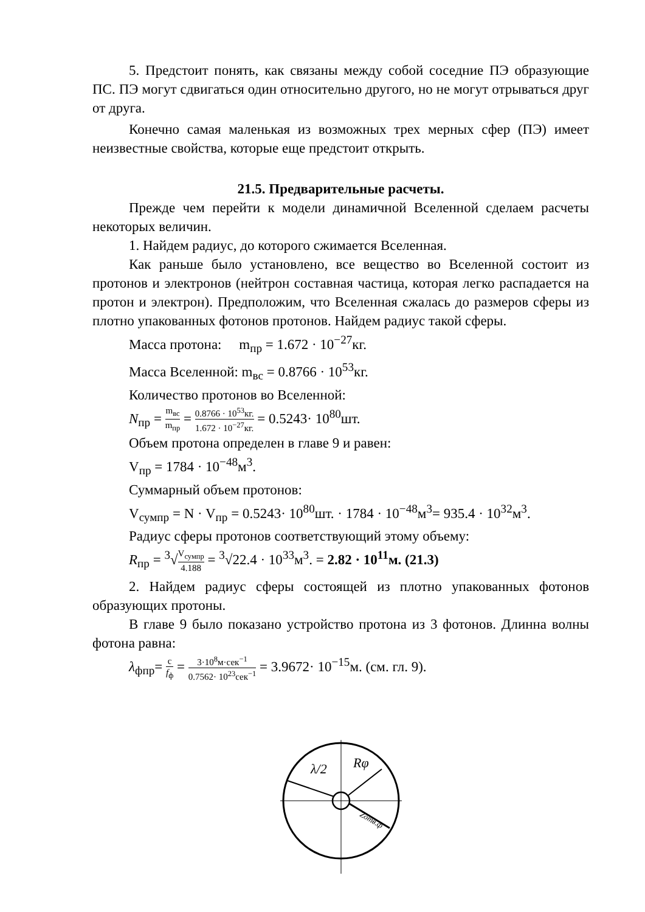5. Предстоит понять, как связаны между собой соседние ПЭ образующие ПС. ПЭ могут сдвигаться один относительно другого, но не могут отрываться друг от друга.
Конечно самая маленькая из возможных трех мерных сфер (ПЭ) имеет неизвестные свойства, которые еще предстоит открыть.
21.5. Предварительные расчеты.
Прежде чем перейти к модели динамичной Вселенной сделаем расчеты некоторых величин.
1. Найдем радиус, до которого сжимается Вселенная.
Как раньше было установлено, все вещество во Вселенной состоит из протонов и электронов (нейтрон составная частица, которая легко распадается на протон и электрон). Предположим, что Вселенная сжалась до размеров сферы из плотно упакованных фотонов протонов. Найдем радиус такой сферы.
Масса протона: m<sub>пр</sub> = 1.672 · 10<sup>−27</sup>кг.
Масса Вселенной: m<sub>вс</sub> = 0.8766 · 10<sup>53</sup>кг.
Количество протонов во Вселенной:
N<sub>пр</sub> = m<sub>вс</sub> m<sub>пр</sub> = 0.8766 · 10<sup>53</sup>кг. 1.672 · 10<sup>−27</sup>кг. = 0.5243· 10<sup>80</sup>шт.
Объем протона определен в главе 9 и равен:
V<sub>пр</sub> = 1784 · 10<sup>−48</sup>м<sup>3</sup>.
Суммарный объем протонов:
V<sub>сумпр</sub> = N · V<sub>пр</sub> = 0.5243· 10<sup>80</sup>шт. · 1784 · 10<sup>−48</sup>м<sup>3</sup>= 935.4 · 10<sup>32</sup>м<sup>3</sup>.
Радиус сферы протонов соответствующий этому объему:
R<sub>пр</sub> = <sup>3</sup>√V<sub>сумпр</sub> 4.188 = <sup>3</sup>√22.4 · 10<sup>33</sup>м<sup>3</sup>. = 2.82 · 10<sup>11</sup>м. (21.3)
2. Найдем радиус сферы состоящей из плотно упакованных фотонов образующих протоны.
В главе 9 было показано устройство протона из 3 фотонов. Длинна волны фотона равна:
λ<sub>фпр</sub>= c f<sub>ф</sub> = 3·10<sup>8</sup>м·сек<sup>−1</sup> 0.7562· 10<sup>23</sup>сек<sup>−1</sup> = 3.9672· 10<sup>−15</sup>м. (см. гл. 9).
λ/2
Rφ
Zотв.ф